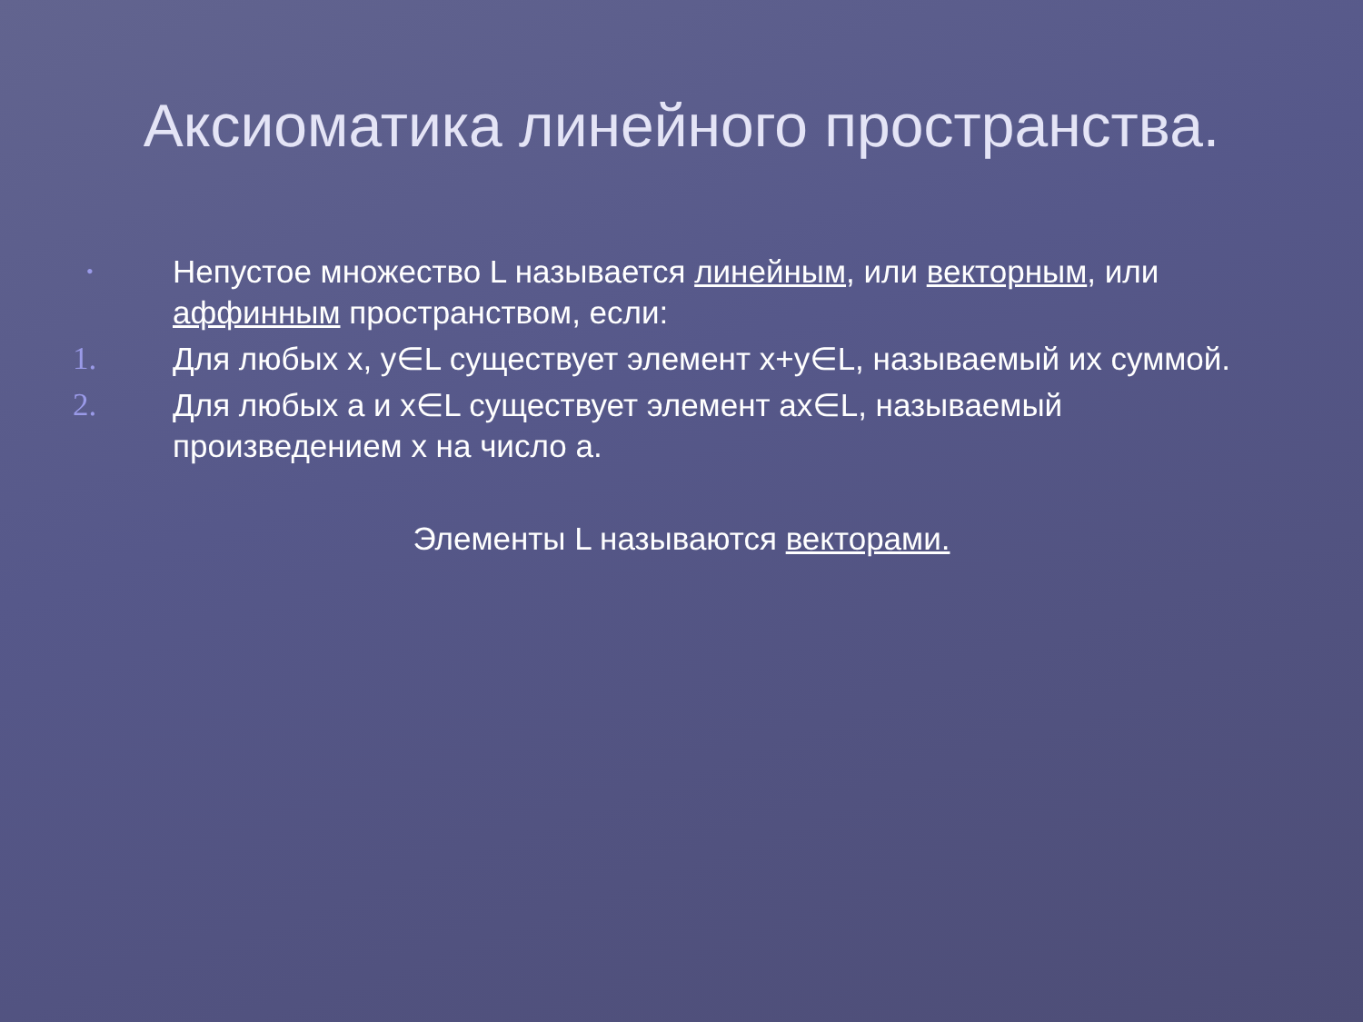Аксиоматика линейного пространства.
•
Непустое множество L называется линейным, или векторным, или аффинным пространством, если:
1. Для любых x, y∈L существует элемент x+y∈L, называемый их суммой.
2. Для любых a и x∈L существует элемент ax∈L, называемый произведением x на число a.
Элементы L называются векторами.